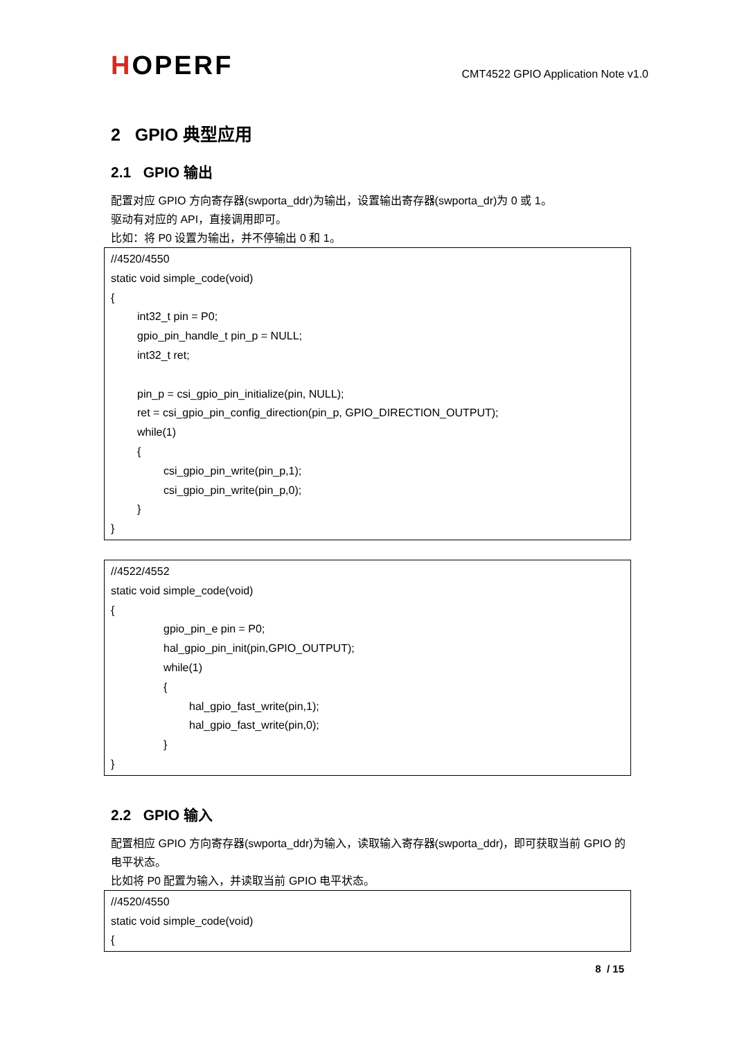HOPERF
CMT4522 GPIO Application Note v1.0
2 GPIO 典型应用
2.1 GPIO 输出
配置对应 GPIO 方向寄存器(swporta_ddr)为输出，设置输出寄存器(swporta_dr)为 0 或 1。
驱动有对应的 API，直接调用即可。
比如：将 P0 设置为输出，并不停输出 0 和 1。
//4520/4550
static void simple_code(void)
{
int32_t pin = P0;
gpio_pin_handle_t pin_p = NULL;
int32_t ret;
pin_p = csi_gpio_pin_initialize(pin, NULL);
ret = csi_gpio_pin_config_direction(pin_p, GPIO_DIRECTION_OUTPUT);
while(1)
{
csi_gpio_pin_write(pin_p,1);
csi_gpio_pin_write(pin_p,0);
}
}
//4522/4552
static void simple_code(void)
{
gpio_pin_e pin = P0;
hal_gpio_pin_init(pin,GPIO_OUTPUT);
while(1)
{
hal_gpio_fast_write(pin,1);
hal_gpio_fast_write(pin,0);
}
}
2.2 GPIO 输入
配置相应 GPIO 方向寄存器(swporta_ddr)为输入，读取输入寄存器(swporta_ddr)，即可获取当前 GPIO 的电平状态。
比如将 P0 配置为输入，并读取当前 GPIO 电平状态。
//4520/4550
static void simple_code(void)
{
8 / 15